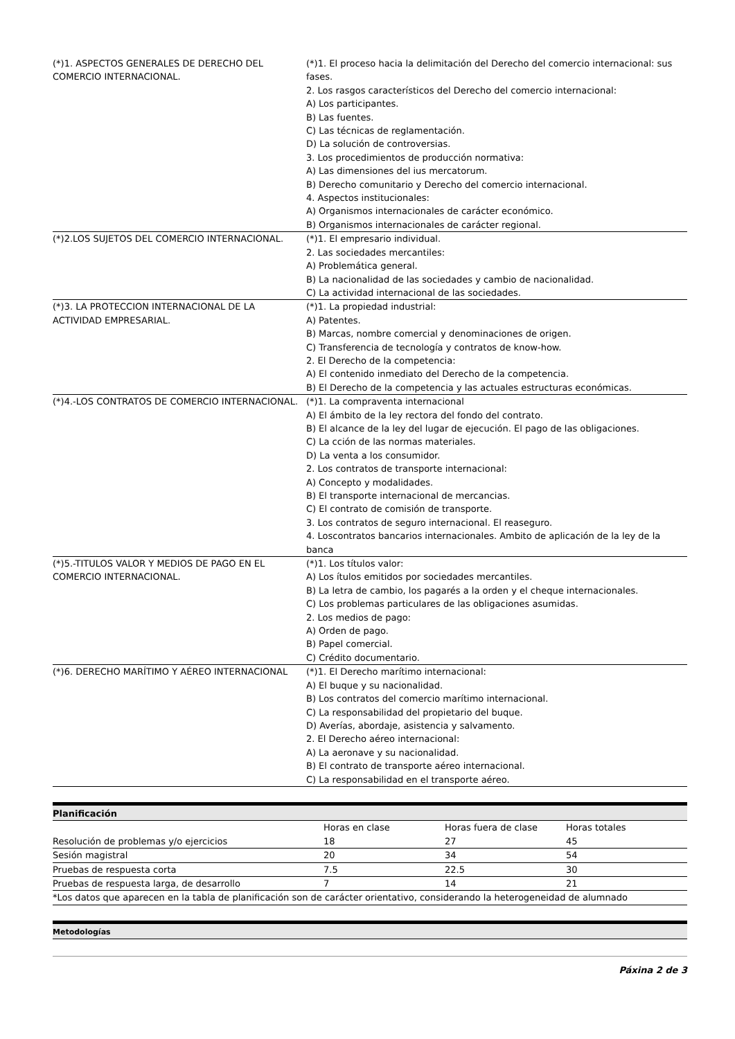| (*)1. ASPECTOS GENERALES DE DERECHO DEL COMERCIO INTERNACIONAL. | (*)1. El proceso hacia la delimitación del Derecho del comercio internacional: sus fases. 2. Los rasgos característicos del Derecho del comercio internacional: A) Los participantes. B) Las fuentes. C) Las técnicas de reglamentación. D) La solución de controversias. 3. Los procedimientos de producción normativa: A) Las dimensiones del ius mercatorum. B) Derecho comunitario y Derecho del comercio internacional. 4. Aspectos institucionales: A) Organismos internacionales de carácter económico. B) Organismos internacionales de carácter regional. |
| (*)2.LOS SUJETOS DEL COMERCIO INTERNACIONAL. | (*)1. El empresario individual. 2. Las sociedades mercantiles: A) Problemática general. B) La nacionalidad de las sociedades y cambio de nacionalidad. C) La actividad internacional de las sociedades. |
| (*)3. LA PROTECCION INTERNACIONAL DE LA ACTIVIDAD EMPRESARIAL. | (*)1. La propiedad industrial: A) Patentes. B) Marcas, nombre comercial y denominaciones de origen. C) Transferencia de tecnología y contratos de know-how. 2. El Derecho de la competencia: A) El contenido inmediato del Derecho de la competencia. B) El Derecho de la competencia y las actuales estructuras económicas. |
| (*)4.-LOS CONTRATOS DE COMERCIO INTERNACIONAL. | (*)1. La compraventa internacional A) El ámbito de la ley rectora del fondo del contrato. B) El alcance de la ley del lugar de ejecución. El pago de las obligaciones. C) La cción de las normas materiales. D) La venta a los consumidor. 2. Los contratos de transporte internacional: A) Concepto y modalidades. B) El transporte internacional de mercancias. C) El contrato de comisión de transporte. 3. Los contratos de seguro internacional. El reaseguro. 4. Loscontratos bancarios internacionales. Ambito de aplicación de la ley de la banca |
| (*)5.-TITULOS VALOR Y MEDIOS DE PAGO EN EL COMERCIO INTERNACIONAL. | (*)1. Los títulos valor: A) Los ítulos emitidos por sociedades mercantiles. B) La letra de cambio, los pagarés a la orden y el cheque internacionales. C) Los problemas particulares de las obligaciones asumidas. 2. Los medios de pago: A) Orden de pago. B) Papel comercial. C) Crédito documentario. |
| (*)6. DERECHO MARÍTIMO Y AÉREO INTERNACIONAL | (*)1. El Derecho marítimo internacional: A) El buque y su nacionalidad. B) Los contratos del comercio marítimo internacional. C) La responsabilidad del propietario del buque. D) Averías, abordaje, asistencia y salvamento. 2. El Derecho aéreo internacional: A) La aeronave y su nacionalidad. B) El contrato de transporte aéreo internacional. C) La responsabilidad en el transporte aéreo. |
Planificación
| | Horas en clase | Horas fuera de clase | Horas totales |
| --- | --- | --- | --- |
| Resolución de problemas y/o ejercicios | 18 | 27 | 45 |
| Sesión magistral | 20 | 34 | 54 |
| Pruebas de respuesta corta | 7.5 | 22.5 | 30 |
| Pruebas de respuesta larga, de desarrollo | 7 | 14 | 21 |
| *Los datos que aparecen en la tabla de planificación son de carácter orientativo, considerando la heterogeneidad de alumnado | | | |
Metodologías
Páxina 2 de 3